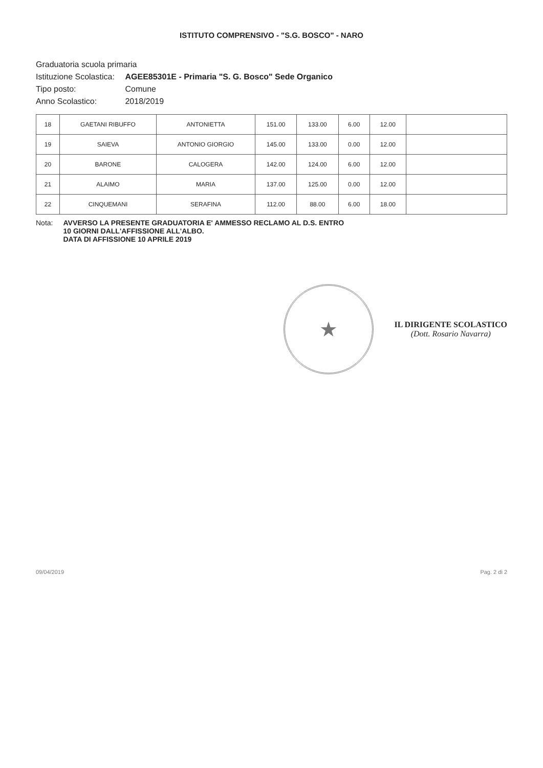ISTITUTO COMPRENSIVO - "S.G. BOSCO" - NARO
Graduatoria scuola primaria
Istituzione Scolastica: AGEE85301E - Primaria "S. G. Bosco" Sede Organico
Tipo posto: Comune
Anno Scolastico: 2018/2019
| 18 | GAETANI RIBUFFO | ANTONIETTA | 151.00 | 133.00 | 6.00 | 12.00 | |
| 19 | SAIEVA | ANTONIO GIORGIO | 145.00 | 133.00 | 0.00 | 12.00 | |
| 20 | BARONE | CALOGERA | 142.00 | 124.00 | 6.00 | 12.00 | |
| 21 | ALAIMO | MARIA | 137.00 | 125.00 | 0.00 | 12.00 | |
| 22 | CINQUEMANI | SERAFINA | 112.00 | 88.00 | 6.00 | 18.00 | |
Nota: AVVERSO LA PRESENTE GRADUATORIA E' AMMESSO RECLAMO AL D.S. ENTRO
10 GIORNI DALL'AFFISSIONE ALL'ALBO.
DATA DI AFFISSIONE 10 APRILE 2019
★
IL DIRIGENTE SCOLASTICO
(Dott. Rosario Navarra)
09/04/2019 Pag. 2 di 2